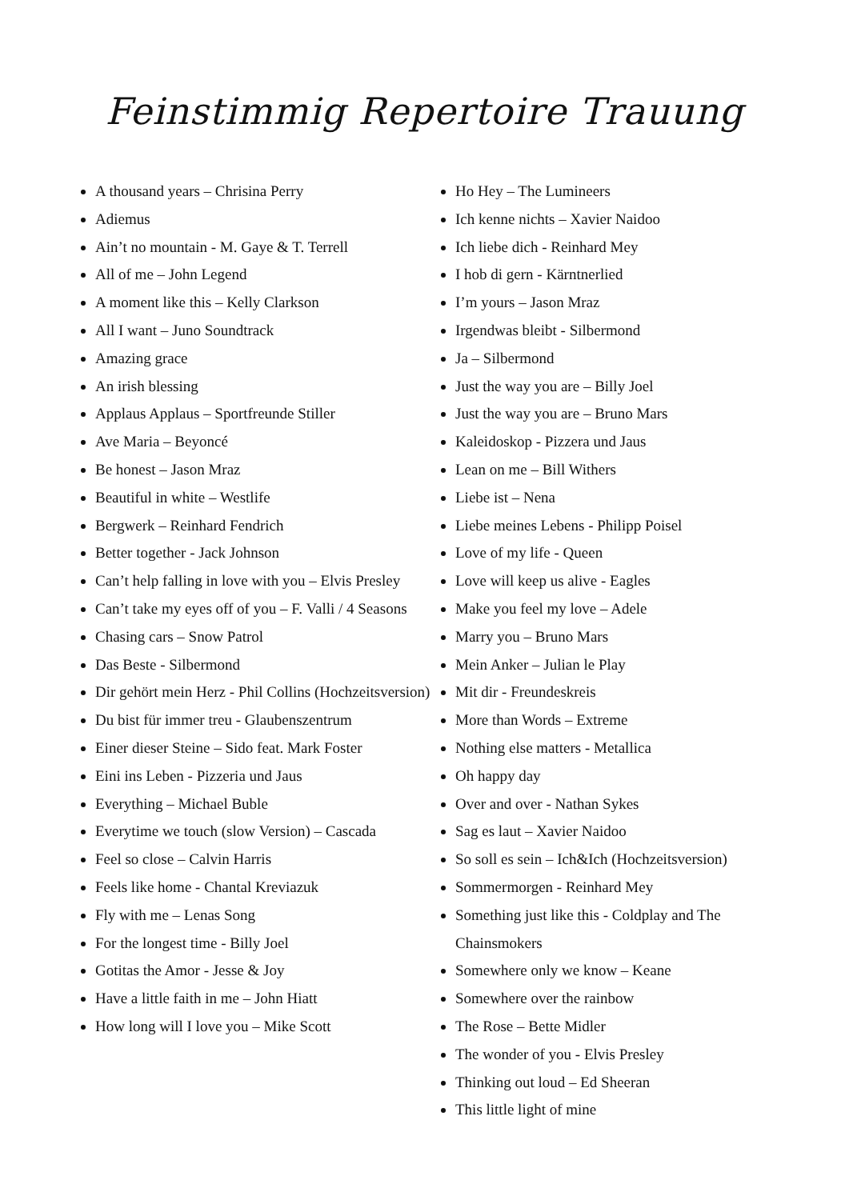Feinstimmig Repertoire Trauung
A thousand years – Chrisina Perry
Adiemus
Ain’t no mountain - M. Gaye & T. Terrell
All of me – John Legend
A moment like this – Kelly Clarkson
All I want – Juno Soundtrack
Amazing grace
An irish blessing
Applaus Applaus – Sportfreunde Stiller
Ave Maria – Beyoncé
Be honest – Jason Mraz
Beautiful in white – Westlife
Bergwerk – Reinhard Fendrich
Better together - Jack Johnson
Can’t help falling in love with you – Elvis Presley
Can’t take my eyes off of you – F. Valli / 4 Seasons
Chasing cars – Snow Patrol
Das Beste - Silbermond
Dir gehört mein Herz - Phil Collins (Hochzeitsversion)
Du bist für immer treu - Glaubenszentrum
Einer dieser Steine – Sido feat. Mark Foster
Eini ins Leben - Pizzeria und Jaus
Everything – Michael Buble
Everytime we touch (slow Version) – Cascada
Feel so close – Calvin Harris
Feels like home - Chantal Kreviazuk
Fly with me – Lenas Song
For the longest time - Billy Joel
Gotitas the Amor - Jesse & Joy
Have a little faith in me – John Hiatt
How long will I love you – Mike Scott
Ho Hey – The Lumineers
Ich kenne nichts – Xavier Naidoo
Ich liebe dich - Reinhard Mey
I hob di gern - Kärntnerlied
I’m yours – Jason Mraz
Irgendwas bleibt - Silbermond
Ja – Silbermond
Just the way you are – Billy Joel
Just the way you are – Bruno Mars
Kaleidoskop - Pizzera und Jaus
Lean on me – Bill Withers
Liebe ist – Nena
Liebe meines Lebens - Philipp Poisel
Love of my life - Queen
Love will keep us alive - Eagles
Make you feel my love – Adele
Marry you – Bruno Mars
Mein Anker – Julian le Play
Mit dir - Freundeskreis
More than Words – Extreme
Nothing else matters - Metallica
Oh happy day
Over and over - Nathan Sykes
Sag es laut – Xavier Naidoo
So soll es sein – Ich&Ich (Hochzeitsversion)
Sommermorgen - Reinhard Mey
Something just like this - Coldplay and The Chainsmokers
Somewhere only we know – Keane
Somewhere over the rainbow
The Rose – Bette Midler
The wonder of you - Elvis Presley
Thinking out loud – Ed Sheeran
This little light of mine